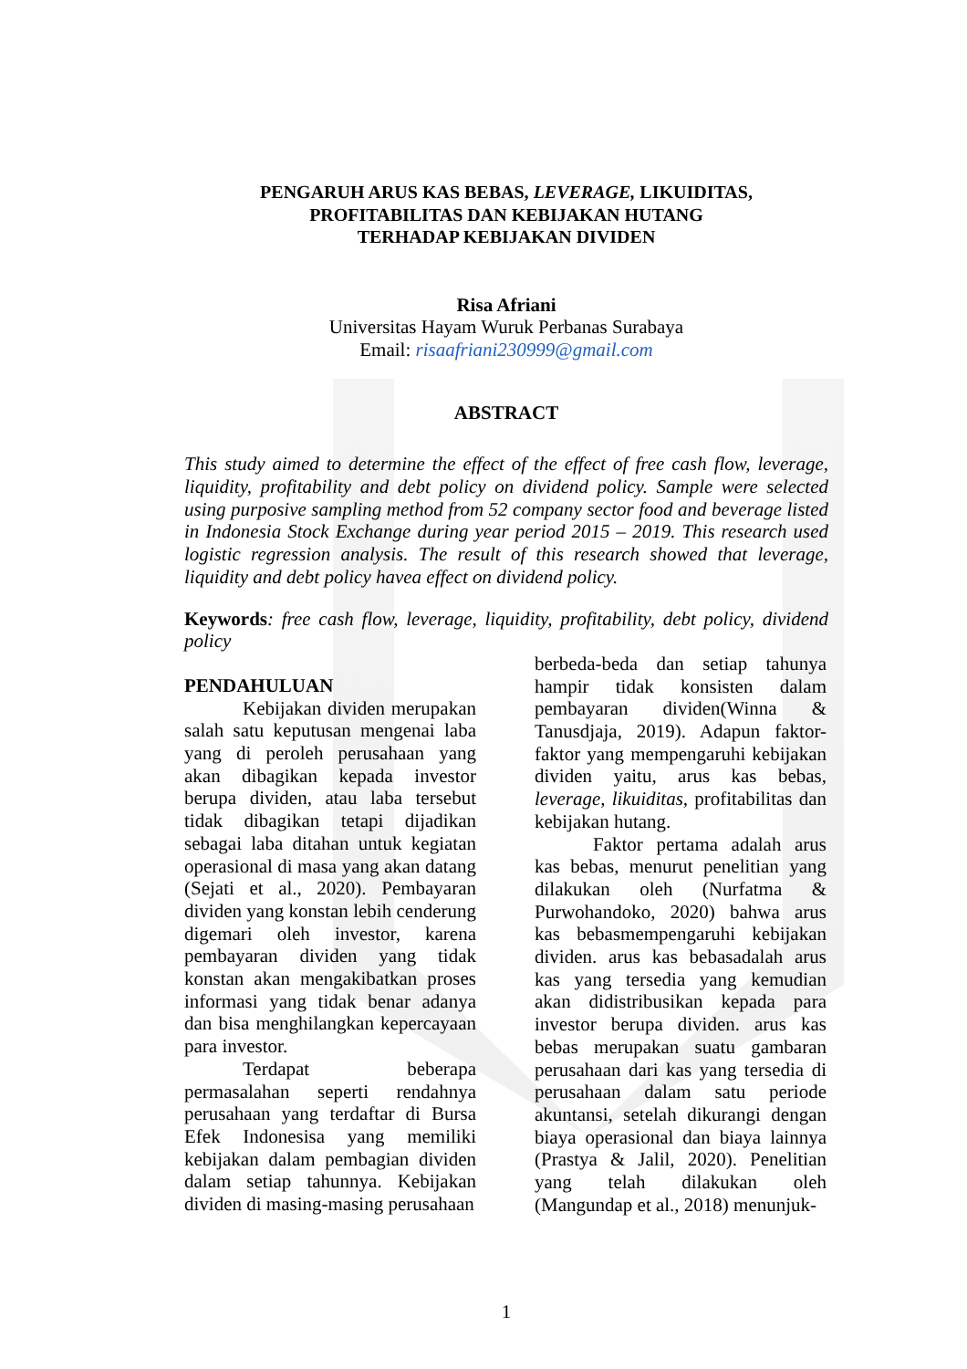PENGARUH ARUS KAS BEBAS, LEVERAGE, LIKUIDITAS,
PROFITABILITAS DAN KEBIJAKAN HUTANG
TERHADAP KEBIJAKAN DIVIDEN
Risa Afriani
Universitas Hayam Wuruk Perbanas Surabaya
Email: risaafriani230999@gmail.com
ABSTRACT
This study aimed to determine the effect of the effect of free cash flow, leverage, liquidity, profitability and debt policy on dividend policy. Sample were selected using purposive sampling method from 52 company sector food and beverage listed in Indonesia Stock Exchange during year period 2015 – 2019. This research used logistic regression analysis. The result of this research showed that leverage, liquidity and debt policy havea effect on dividend policy.
Keywords: free cash flow, leverage, liquidity, profitability, debt policy, dividend policy
PENDAHULUAN
Kebijakan dividen merupakan salah satu keputusan mengenai laba yang di peroleh perusahaan yang akan dibagikan kepada investor berupa dividen, atau laba tersebut tidak dibagikan tetapi dijadikan sebagai laba ditahan untuk kegiatan operasional di masa yang akan datang (Sejati et al., 2020). Pembayaran dividen yang konstan lebih cenderung digemari oleh investor, karena pembayaran dividen yang tidak konstan akan mengakibatkan proses informasi yang tidak benar adanya dan bisa menghilangkan kepercayaan para investor.
Terdapat beberapa permasalahan seperti rendahnya perusahaan yang terdaftar di Bursa Efek Indonesisa yang memiliki kebijakan dalam pembagian dividen dalam setiap tahunnya. Kebijakan dividen di masing-masing perusahaan
berbeda-beda dan setiap tahunya hampir tidak konsisten dalam pembayaran dividen(Winna & Tanusdjaja, 2019). Adapun faktor-faktor yang mempengaruhi kebijakan dividen yaitu, arus kas bebas, leverage, likuiditas, profitabilitas dan kebijakan hutang.
Faktor pertama adalah arus kas bebas, menurut penelitian yang dilakukan oleh (Nurfatma & Purwohandoko, 2020) bahwa arus kas bebasmempengaruhi kebijakan dividen. arus kas bebasadalah arus kas yang tersedia yang kemudian akan didistribusikan kepada para investor berupa dividen. arus kas bebas merupakan suatu gambaran perusahaan dari kas yang tersedia di perusahaan dalam satu periode akuntansi, setelah dikurangi dengan biaya operasional dan biaya lainnya (Prastya & Jalil, 2020). Penelitian yang telah dilakukan oleh (Mangundap et al., 2018) menunjuk-
1